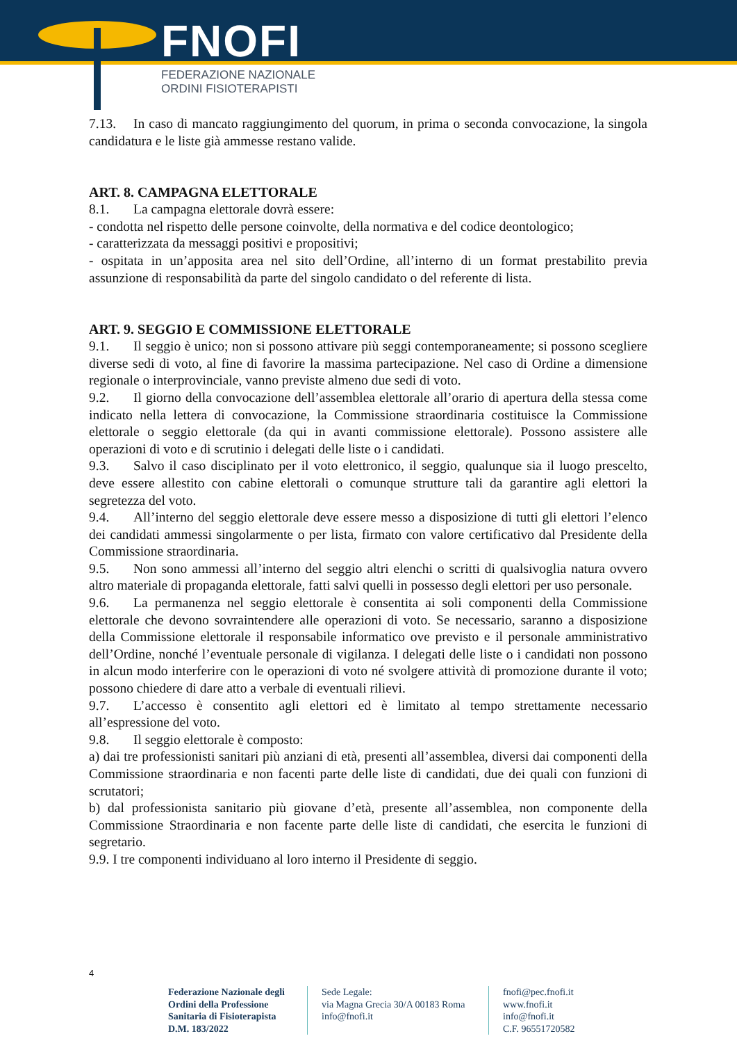FNOFI
FEDERAZIONE NAZIONALE
ORDINI FISIOTERAPISTI
7.13. In caso di mancato raggiungimento del quorum, in prima o seconda convocazione, la singola candidatura e le liste già ammesse restano valide.
ART. 8. CAMPAGNA ELETTORALE
8.1. La campagna elettorale dovrà essere:
- condotta nel rispetto delle persone coinvolte, della normativa e del codice deontologico;
- caratterizzata da messaggi positivi e propositivi;
- ospitata in un’apposita area nel sito dell’Ordine, all’interno di un format prestabilito previa assunzione di responsabilità da parte del singolo candidato o del referente di lista.
ART. 9. SEGGIO E COMMISSIONE ELETTORALE
9.1. Il seggio è unico; non si possono attivare più seggi contemporaneamente; si possono scegliere diverse sedi di voto, al fine di favorire la massima partecipazione. Nel caso di Ordine a dimensione regionale o interprovinciale, vanno previste almeno due sedi di voto.
9.2. Il giorno della convocazione dell’assemblea elettorale all’orario di apertura della stessa come indicato nella lettera di convocazione, la Commissione straordinaria costituisce la Commissione elettorale o seggio elettorale (da qui in avanti commissione elettorale). Possono assistere alle operazioni di voto e di scrutinio i delegati delle liste o i candidati.
9.3. Salvo il caso disciplinato per il voto elettronico, il seggio, qualunque sia il luogo prescelto, deve essere allestito con cabine elettorali o comunque strutture tali da garantire agli elettori la segretezza del voto.
9.4. All’interno del seggio elettorale deve essere messo a disposizione di tutti gli elettori l’elenco dei candidati ammessi singolarmente o per lista, firmato con valore certificativo dal Presidente della Commissione straordinaria.
9.5. Non sono ammessi all’interno del seggio altri elenchi o scritti di qualsivoglia natura ovvero altro materiale di propaganda elettorale, fatti salvi quelli in possesso degli elettori per uso personale.
9.6. La permanenza nel seggio elettorale è consentita ai soli componenti della Commissione elettorale che devono sovraintendere alle operazioni di voto. Se necessario, saranno a disposizione della Commissione elettorale il responsabile informatico ove previsto e il personale amministrativo dell’Ordine, nonché l’eventuale personale di vigilanza. I delegati delle liste o i candidati non possono in alcun modo interferire con le operazioni di voto né svolgere attività di promozione durante il voto; possono chiedere di dare atto a verbale di eventuali rilievi.
9.7. L’accesso è consentito agli elettori ed è limitato al tempo strettamente necessario all’espressione del voto.
9.8. Il seggio elettorale è composto:
a) dai tre professionisti sanitari più anziani di età, presenti all’assemblea, diversi dai componenti della Commissione straordinaria e non facenti parte delle liste di candidati, due dei quali con funzioni di scrutatori;
b) dal professionista sanitario più giovane d’età, presente all’assemblea, non componente della Commissione Straordinaria e non facente parte delle liste di candidati, che esercita le funzioni di segretario.
9.9. I tre componenti individuano al loro interno il Presidente di seggio.
4
Federazione Nazionale degli
Ordini della Professione
Sanitaria di Fisioterapista
D.M. 183/2022
Sede Legale:
via Magna Grecia 30/A 00183 Roma
info@fnofi.it
fnofi@pec.fnofi.it
www.fnofi.it
info@fnofi.it
C.F. 96551720582